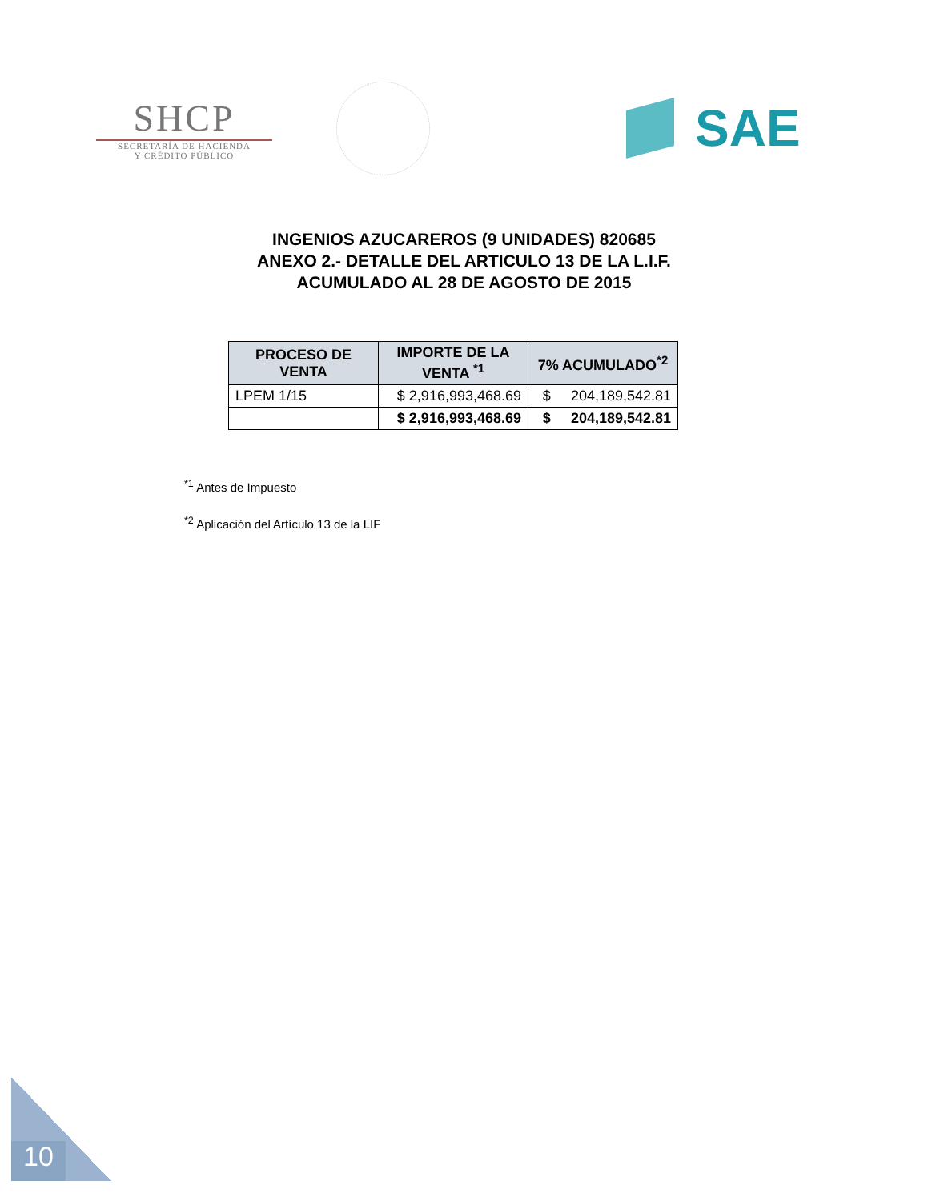SHCP
SECRETARÍA DE HACIENDA
Y CRÉDITO PÚBLICO
SAE
INGENIOS AZUCAREROS (9 UNIDADES) 820685
ANEXO 2.- DETALLE DEL ARTICULO 13 DE LA L.I.F.
ACUMULADO AL 28 DE AGOSTO DE 2015
| PROCESO DE VENTA | IMPORTE DE LA VENTA <sup>*1</sup> | 7% ACUMULADO<sup>*2</sup> |
| --- | --- | --- |
| LPEM 1/15 | $ 2,916,993,468.69 | $ 204,189,542.81 |
| | $ 2,916,993,468.69 | $ 204,189,542.81 |
<sup>*1</sup> Antes de Impuesto
<sup>*2</sup> Aplicación del Artículo 13 de la LIF
10